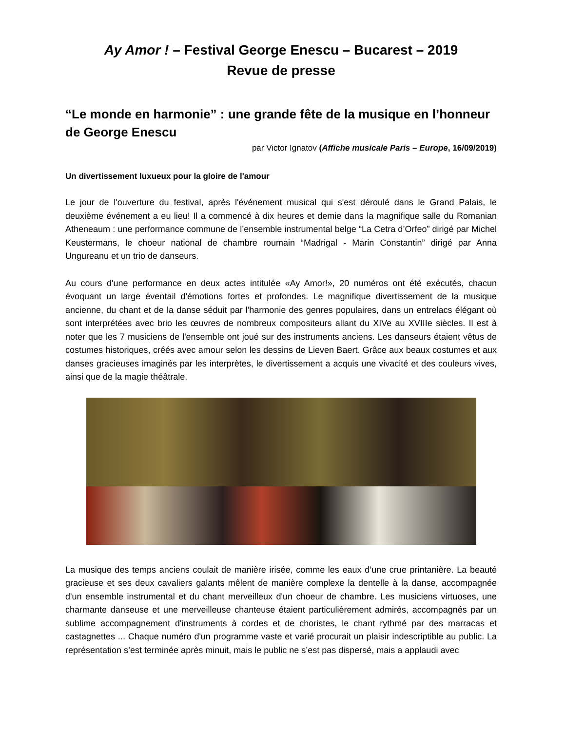Ay Amor ! – Festival George Enescu – Bucarest – 2019
Revue de presse
“Le monde en harmonie” : une grande fête de la musique en l’honneur de George Enescu
par Victor Ignatov (Affiche musicale Paris – Europe, 16/09/2019)
Un divertissement luxueux pour la gloire de l'amour
Le jour de l'ouverture du festival, après l'événement musical qui s'est déroulé dans le Grand Palais, le deuxième événement a eu lieu! Il a commencé à dix heures et demie dans la magnifique salle du Romanian Atheneaum : une performance commune de l’ensemble instrumental belge “La Cetra d’Orfeo” dirigé par Michel Keustermans, le choeur national de chambre roumain “Madrigal - Marin Constantin” dirigé par Anna Ungureanu et un trio de danseurs.
Au cours d'une performance en deux actes intitulée «Ay Amor!», 20 numéros ont été exécutés, chacun évoquant un large éventail d'émotions fortes et profondes. Le magnifique divertissement de la musique ancienne, du chant et de la danse séduit par l'harmonie des genres populaires, dans un entrelacs élégant où sont interprétées avec brio les œuvres de nombreux compositeurs allant du XIVe au XVIIIe siècles. Il est à noter que les 7 musiciens de l'ensemble ont joué sur des instruments anciens. Les danseurs étaient vêtus de costumes historiques, créés avec amour selon les dessins de Lieven Baert. Grâce aux beaux costumes et aux danses gracieuses imaginés par les interprètes, le divertissement a acquis une vivacité et des couleurs vives, ainsi que de la magie théâtrale.
La musique des temps anciens coulait de manière irisée, comme les eaux d’une crue printanière. La beauté gracieuse et ses deux cavaliers galants mêlent de manière complexe la dentelle à la danse, accompagnée d'un ensemble instrumental et du chant merveilleux d'un choeur de chambre. Les musiciens virtuoses, une charmante danseuse et une merveilleuse chanteuse étaient particulièrement admirés, accompagnés par un sublime accompagnement d'instruments à cordes et de choristes, le chant rythmé par des marracas et castagnettes ... Chaque numéro d'un programme vaste et varié procurait un plaisir indescriptible au public. La représentation s’est terminée après minuit, mais le public ne s’est pas dispersé, mais a applaudi avec